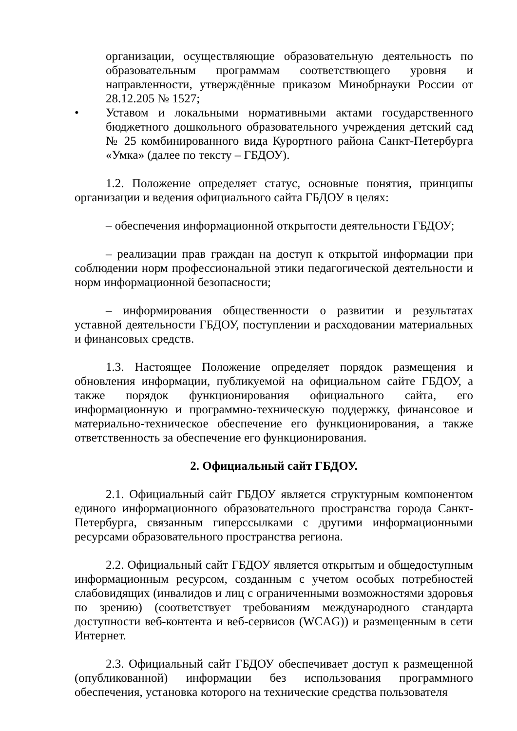организации, осуществляющие образовательную деятельность по образовательным программам соответствющего уровня и направленности, утверждённые приказом Минобрнауки России от 28.12.205 № 1527;
• Уставом и локальными нормативными актами государственного бюджетного дошкольного образовательного учреждения детский сад № 25 комбинированного вида Курортного района Санкт-Петербурга «Умка» (далее по тексту – ГБДОУ).
1.2. Положение определяет статус, основные понятия, принципы организации и ведения официального сайта ГБДОУ в целях:
– обеспечения информационной открытости деятельности ГБДОУ;
– реализации прав граждан на доступ к открытой информации при соблюдении норм профессиональной этики педагогической деятельности и норм информационной безопасности;
– информирования общественности о развитии и результатах уставной деятельности ГБДОУ, поступлении и расходовании материальных и финансовых средств.
1.3. Настоящее Положение определяет порядок размещения и обновления информации, публикуемой на официальном сайте ГБДОУ, а также порядок функционирования официального сайта, его информационную и программно-техническую поддержку, финансовое и материально-техническое обеспечение его функционирования, а также ответственность за обеспечение его функционирования.
2. Официальный сайт ГБДОУ.
2.1. Официальный сайт ГБДОУ является структурным компонентом единого информационного образовательного пространства города Санкт-Петербурга, связанным гиперссылками с другими информационными ресурсами образовательного пространства региона.
2.2. Официальный сайт ГБДОУ является открытым и общедоступным информационным ресурсом, созданным с учетом особых потребностей слабовидящих (инвалидов и лиц с ограниченными возможностями здоровья по зрению) (соответствует требованиям международного стандарта доступности веб-контента и веб-сервисов (WCAG)) и размещенным в сети Интернет.
2.3. Официальный сайт ГБДОУ обеспечивает доступ к размещенной (опубликованной) информации без использования программного обеспечения, установка которого на технические средства пользователя